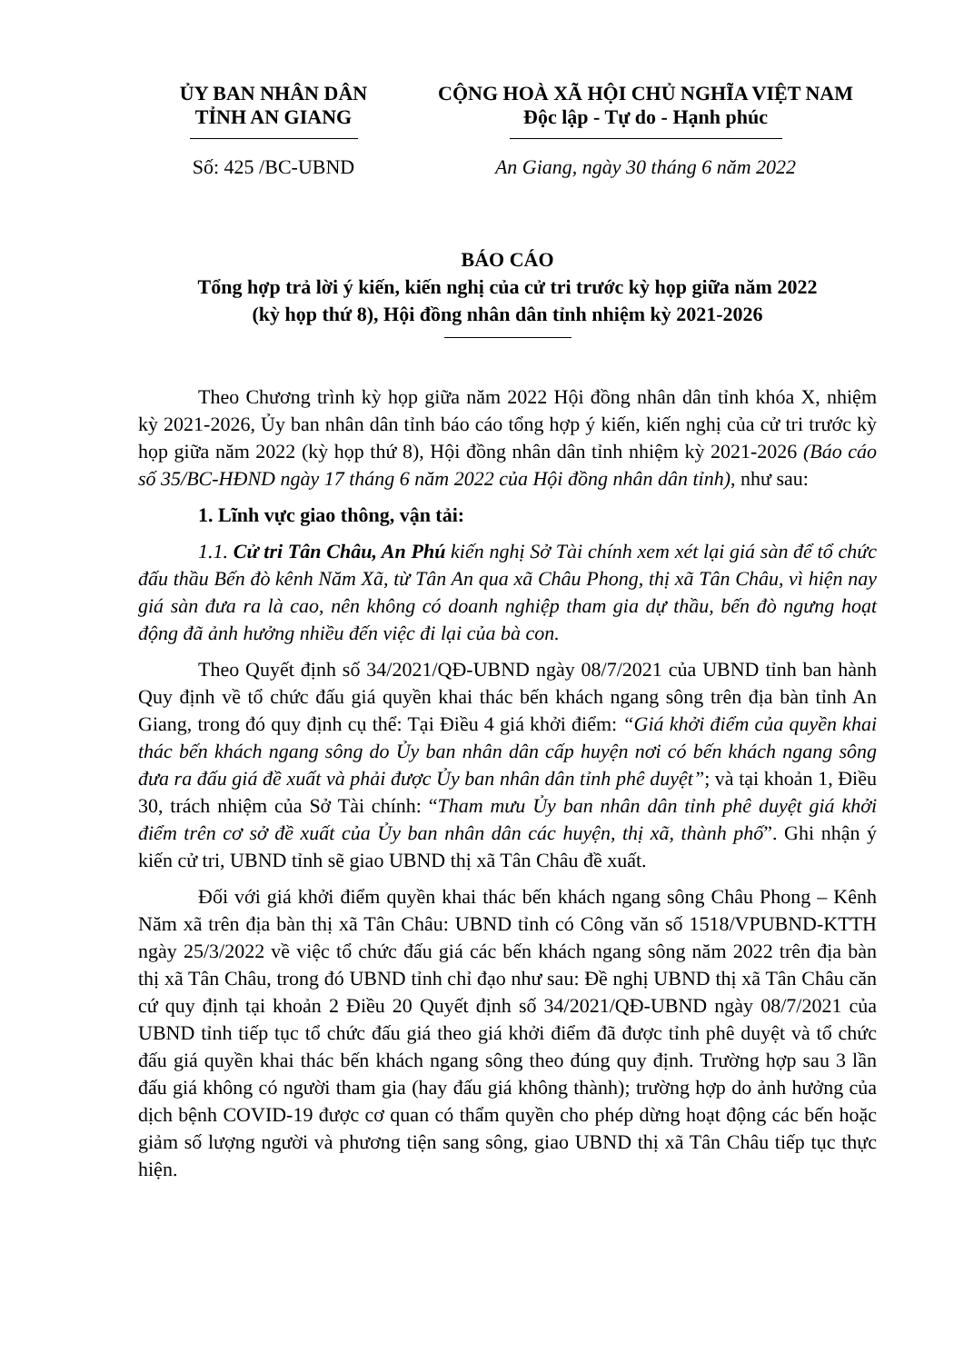ỦY BAN NHÂN DÂN
TỈNH AN GIANG
CỘNG HOÀ XÃ HỘI CHỦ NGHĨA VIỆT NAM
Độc lập - Tự do - Hạnh phúc
Số: 425 /BC-UBND An Giang, ngày 30 tháng 6 năm 2022
BÁO CÁO
Tổng hợp trả lời ý kiến, kiến nghị của cử tri trước kỳ họp giữa năm 2022
(kỳ họp thứ 8), Hội đồng nhân dân tỉnh nhiệm kỳ 2021-2026
Theo Chương trình kỳ họp giữa năm 2022 Hội đồng nhân dân tỉnh khóa X, nhiệm kỳ 2021-2026, Ủy ban nhân dân tỉnh báo cáo tổng hợp ý kiến, kiến nghị của cử tri trước kỳ họp giữa năm 2022 (kỳ họp thứ 8), Hội đồng nhân dân tỉnh nhiệm kỳ 2021-2026 (Báo cáo số 35/BC-HĐND ngày 17 tháng 6 năm 2022 của Hội đồng nhân dân tỉnh), như sau:
1. Lĩnh vực giao thông, vận tải:
1.1. Cử tri Tân Châu, An Phú kiến nghị Sở Tài chính xem xét lại giá sàn để tổ chức đấu thầu Bến đò kênh Năm Xã, từ Tân An qua xã Châu Phong, thị xã Tân Châu, vì hiện nay giá sàn đưa ra là cao, nên không có doanh nghiệp tham gia dự thầu, bến đò ngưng hoạt động đã ảnh hưởng nhiều đến việc đi lại của bà con.
Theo Quyết định số 34/2021/QĐ-UBND ngày 08/7/2021 của UBND tỉnh ban hành Quy định về tổ chức đấu giá quyền khai thác bến khách ngang sông trên địa bàn tỉnh An Giang, trong đó quy định cụ thể: Tại Điều 4 giá khởi điểm: “Giá khởi điểm của quyền khai thác bến khách ngang sông do Ủy ban nhân dân cấp huyện nơi có bến khách ngang sông đưa ra đấu giá đề xuất và phải được Ủy ban nhân dân tỉnh phê duyệt”; và tại khoản 1, Điều 30, trách nhiệm của Sở Tài chính: “Tham mưu Ủy ban nhân dân tỉnh phê duyệt giá khởi điểm trên cơ sở đề xuất của Ủy ban nhân dân các huyện, thị xã, thành phố”. Ghi nhận ý kiến cử tri, UBND tỉnh sẽ giao UBND thị xã Tân Châu đề xuất.
Đối với giá khởi điểm quyền khai thác bến khách ngang sông Châu Phong – Kênh Năm xã trên địa bàn thị xã Tân Châu: UBND tỉnh có Công văn số 1518/VPUBND-KTTH ngày 25/3/2022 về việc tổ chức đấu giá các bến khách ngang sông năm 2022 trên địa bàn thị xã Tân Châu, trong đó UBND tỉnh chỉ đạo như sau: Đề nghị UBND thị xã Tân Châu căn cứ quy định tại khoản 2 Điều 20 Quyết định số 34/2021/QĐ-UBND ngày 08/7/2021 của UBND tỉnh tiếp tục tổ chức đấu giá theo giá khởi điểm đã được tỉnh phê duyệt và tổ chức đấu giá quyền khai thác bến khách ngang sông theo đúng quy định. Trường hợp sau 3 lần đấu giá không có người tham gia (hay đấu giá không thành); trường hợp do ảnh hưởng của dịch bệnh COVID-19 được cơ quan có thẩm quyền cho phép dừng hoạt động các bến hoặc giảm số lượng người và phương tiện sang sông, giao UBND thị xã Tân Châu tiếp tục thực hiện.